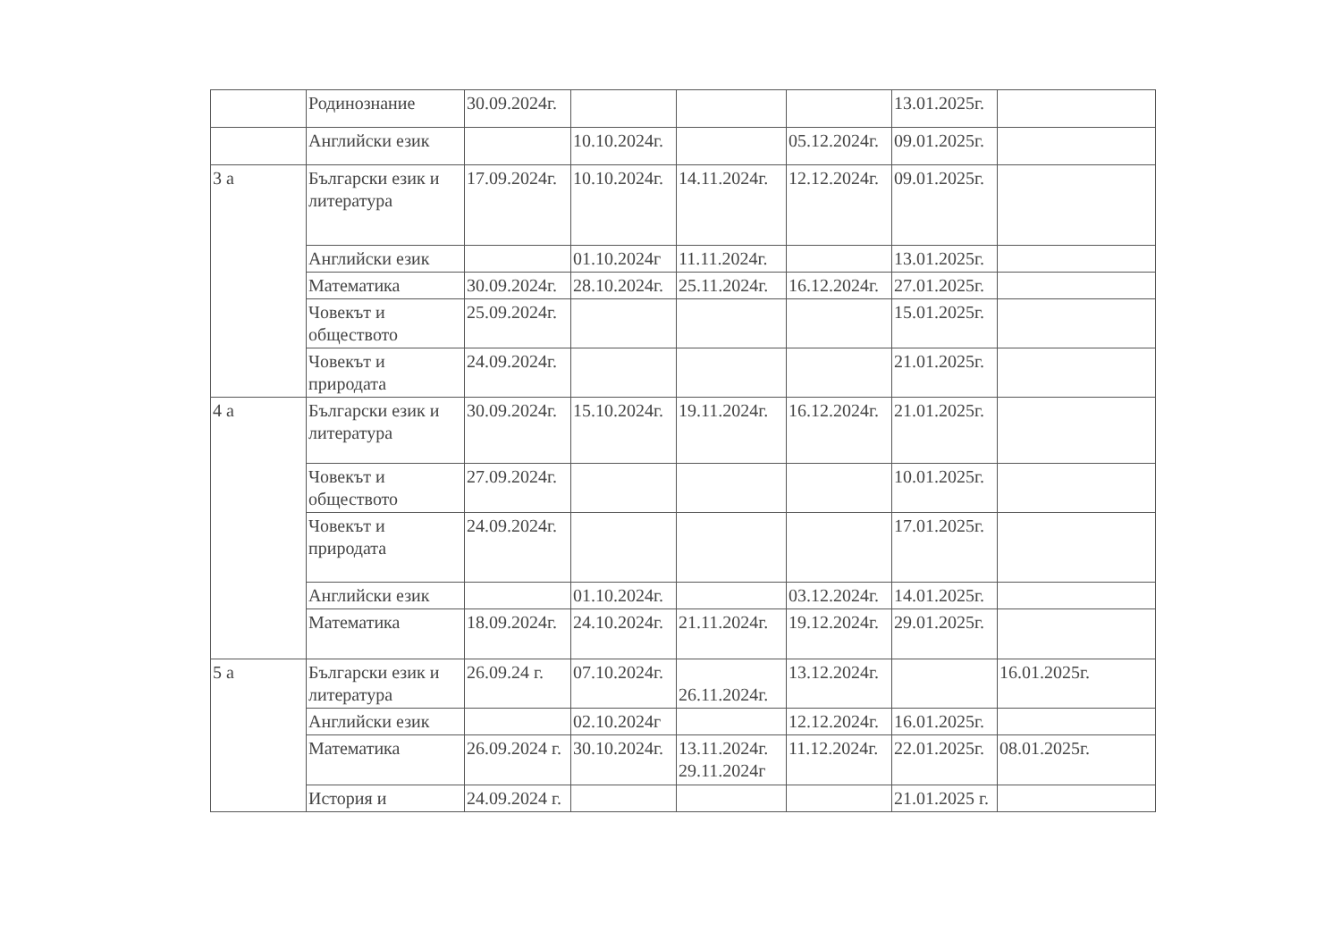| | Родинознание | 30.09.2024г. | | | | 13.01.2025г. | |
| | Английски език | | 10.10.2024г. | | 05.12.2024г. | 09.01.2025г. | |
| 3 а | Български език и литература | 17.09.2024г. | 10.10.2024г. | 14.11.2024г. | 12.12.2024г. | 09.01.2025г. | |
| | Английски език | | 01.10.2024г | 11.11.2024г. | | 13.01.2025г. | |
| | Математика | 30.09.2024г. | 28.10.2024г. | 25.11.2024г. | 16.12.2024г. | 27.01.2025г. | |
| | Човекът и обществото | 25.09.2024г. | | | | 15.01.2025г. | |
| | Човекът и природата | 24.09.2024г. | | | | 21.01.2025г. | |
| 4 а | Български език и литература | 30.09.2024г. | 15.10.2024г. | 19.11.2024г. | 16.12.2024г. | 21.01.2025г. | |
| | Човекът и обществото | 27.09.2024г. | | | | 10.01.2025г. | |
| | Човекът и природата | 24.09.2024г. | | | | 17.01.2025г. | |
| | Английски език | | 01.10.2024г. | | 03.12.2024г. | 14.01.2025г. | |
| | Математика | 18.09.2024г. | 24.10.2024г. | 21.11.2024г. | 19.12.2024г. | 29.01.2025г. | |
| 5 а | Български език и литература | 26.09.24 г. | 07.10.2024г. | 26.11.2024г. | 13.12.2024г. | | 16.01.2025г. |
| | Английски език | | 02.10.2024г | | 12.12.2024г. | 16.01.2025г. | |
| | Математика | 26.09.2024 г. | 30.10.2024г. | 13.11.2024г. 29.11.2024г | 11.12.2024г. | 22.01.2025г. | 08.01.2025г. |
| | История и | 24.09.2024 г. | | | | 21.01.2025 г. | |